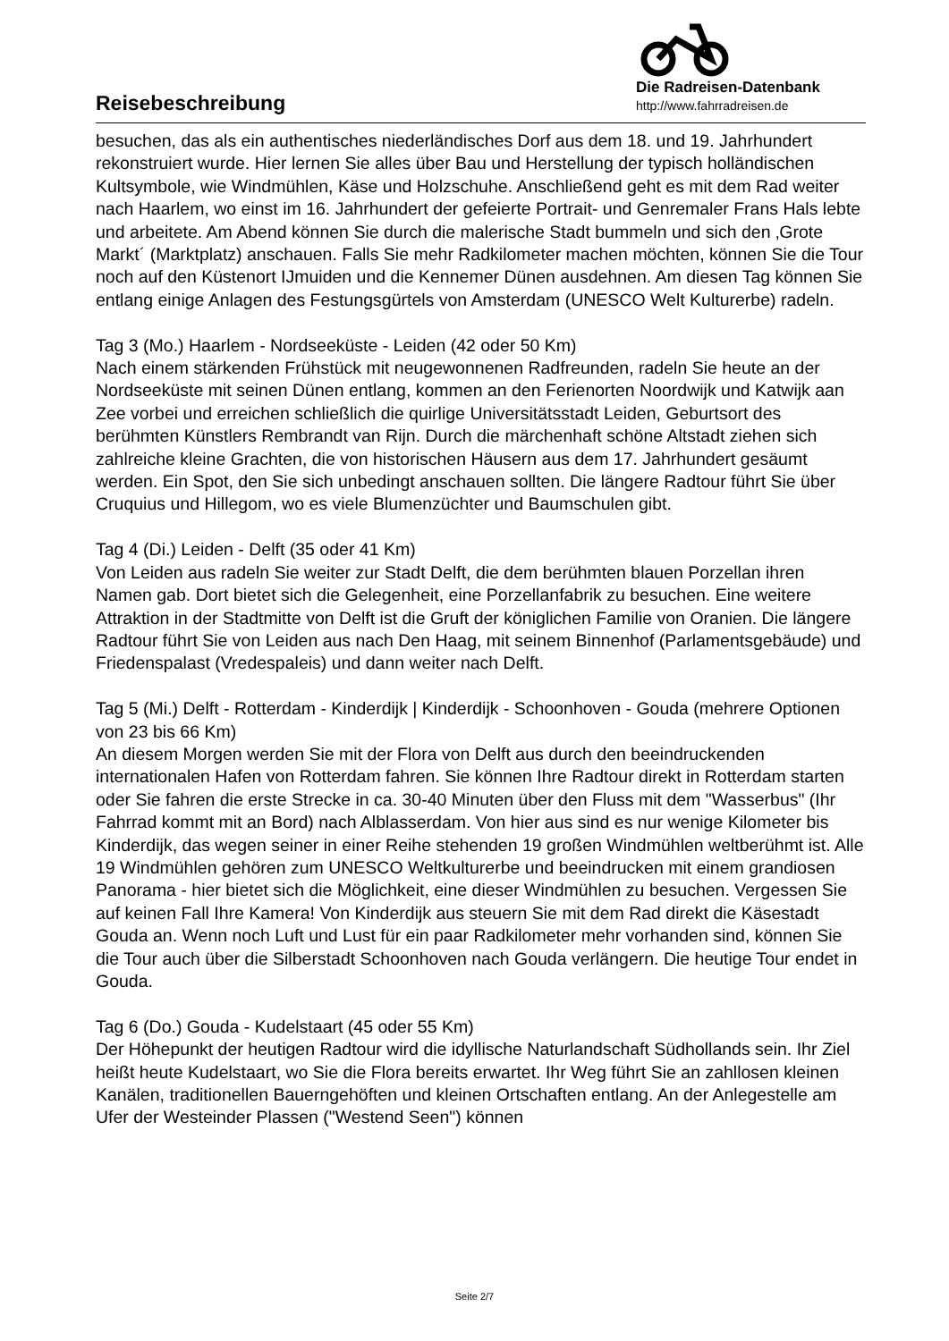Die Radreisen-Datenbank
http://www.fahrradreisen.de
Reisebeschreibung
besuchen, das als ein authentisches niederländisches Dorf aus dem 18. und 19. Jahrhundert rekonstruiert wurde. Hier lernen Sie alles über Bau und Herstellung der typisch holländischen Kultsymbole, wie Windmühlen, Käse und Holzschuhe. Anschließend geht es mit dem Rad weiter nach Haarlem, wo einst im 16. Jahrhundert der gefeierte Portrait- und Genremaler Frans Hals lebte und arbeitete. Am Abend können Sie durch die malerische Stadt bummeln und sich den ‚Grote Markt´ (Marktplatz) anschauen. Falls Sie mehr Radkilometer machen möchten, können Sie die Tour noch auf den Küstenort IJmuiden und die Kennemer Dünen ausdehnen. Am diesen Tag können Sie entlang einige Anlagen des Festungsgürtels von Amsterdam (UNESCO Welt Kulturerbe) radeln.
Tag 3 (Mo.) Haarlem - Nordseeküste - Leiden (42 oder 50 Km)
Nach einem stärkenden Frühstück mit neugewonnenen Radfreunden, radeln Sie heute an der Nordseeküste mit seinen Dünen entlang, kommen an den Ferienorten Noordwijk und Katwijk aan Zee vorbei und erreichen schließlich die quirlige Universitätsstadt Leiden, Geburtsort des berühmten Künstlers Rembrandt van Rijn. Durch die märchenhaft schöne Altstadt ziehen sich zahlreiche kleine Grachten, die von historischen Häusern aus dem 17. Jahrhundert gesäumt werden. Ein Spot, den Sie sich unbedingt anschauen sollten. Die längere Radtour führt Sie über Cruquius und Hillegom, wo es viele Blumenzüchter und Baumschulen gibt.
Tag 4 (Di.) Leiden - Delft (35 oder 41 Km)
Von Leiden aus radeln Sie weiter zur Stadt Delft, die dem berühmten blauen Porzellan ihren Namen gab. Dort bietet sich die Gelegenheit, eine Porzellanfabrik zu besuchen. Eine weitere Attraktion in der Stadtmitte von Delft ist die Gruft der königlichen Familie von Oranien. Die längere Radtour führt Sie von Leiden aus nach Den Haag, mit seinem Binnenhof (Parlamentsgebäude) und Friedenspalast (Vredespaleis) und dann weiter nach Delft.
Tag 5 (Mi.) Delft - Rotterdam - Kinderdijk | Kinderdijk - Schoonhoven - Gouda (mehrere Optionen von 23 bis 66 Km)
An diesem Morgen werden Sie mit der Flora von Delft aus durch den beeindruckenden internationalen Hafen von Rotterdam fahren. Sie können Ihre Radtour direkt in Rotterdam starten oder Sie fahren die erste Strecke in ca. 30-40 Minuten über den Fluss mit dem "Wasserbus" (Ihr Fahrrad kommt mit an Bord) nach Alblasserdam. Von hier aus sind es nur wenige Kilometer bis Kinderdijk, das wegen seiner in einer Reihe stehenden 19 großen Windmühlen weltberühmt ist. Alle 19 Windmühlen gehören zum UNESCO Weltkulturerbe und beeindrucken mit einem grandiosen Panorama - hier bietet sich die Möglichkeit, eine dieser Windmühlen zu besuchen. Vergessen Sie auf keinen Fall Ihre Kamera! Von Kinderdijk aus steuern Sie mit dem Rad direkt die Käsestadt Gouda an. Wenn noch Luft und Lust für ein paar Radkilometer mehr vorhanden sind, können Sie die Tour auch über die Silberstadt Schoonhoven nach Gouda verlängern. Die heutige Tour endet in Gouda.
Tag 6 (Do.) Gouda - Kudelstaart (45 oder 55 Km)
Der Höhepunkt der heutigen Radtour wird die idyllische Naturlandschaft Südhollands sein. Ihr Ziel heißt heute Kudelstaart, wo Sie die Flora bereits erwartet. Ihr Weg führt Sie an zahllosen kleinen Kanälen, traditionellen Bauerngehöften und kleinen Ortschaften entlang. An der Anlegestelle am Ufer der Westeinder Plassen ("Westend Seen") können
Seite 2/7